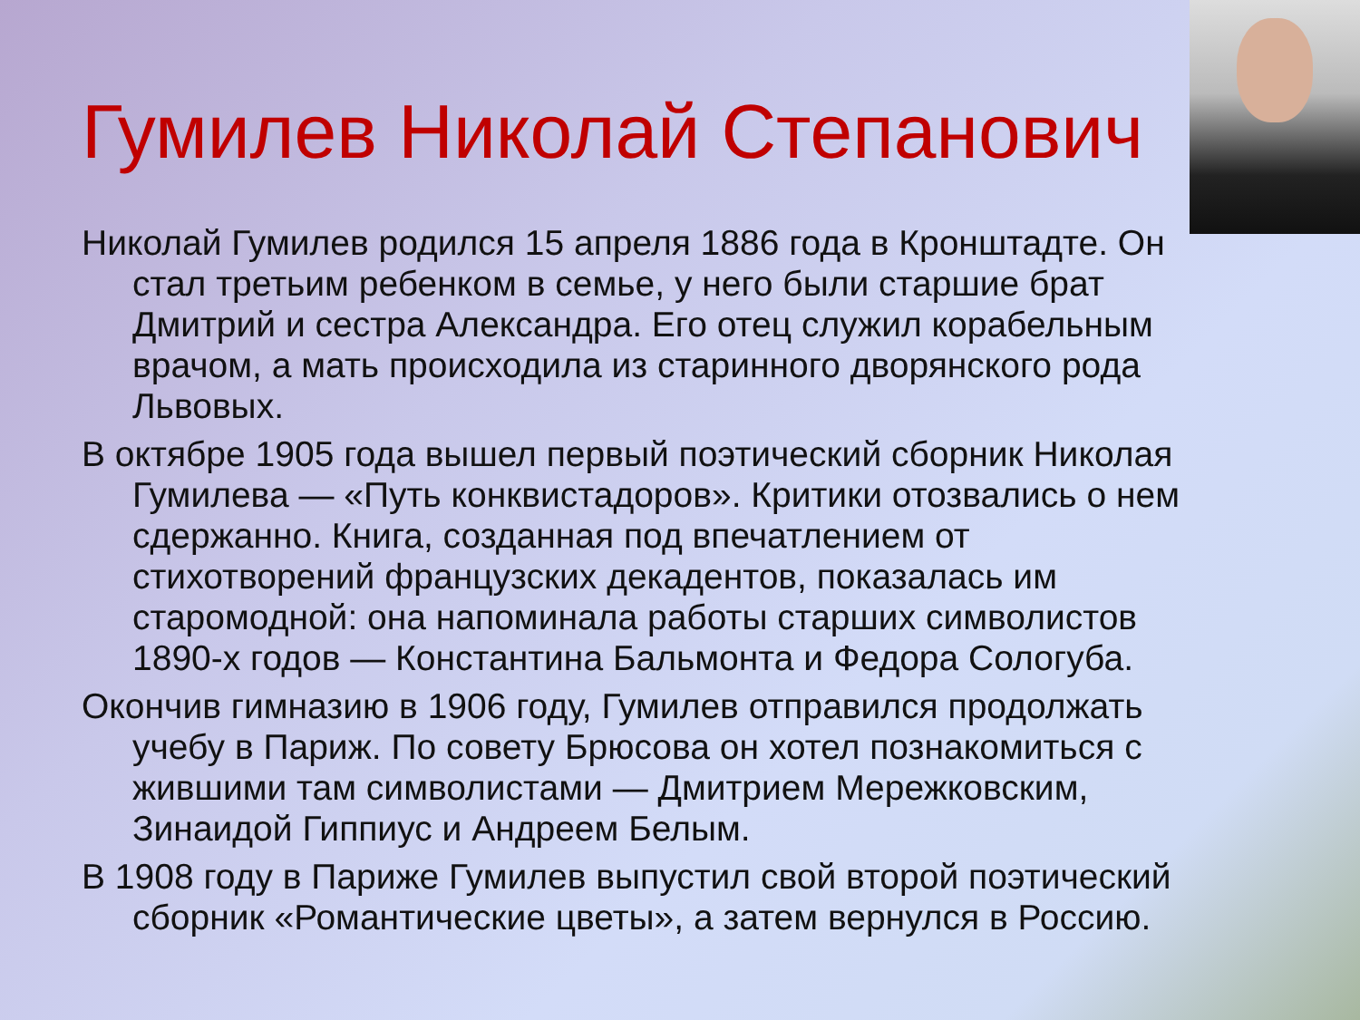Гумилев Николай Степанович
Николай Гумилев родился 15 апреля 1886 года в Кронштадте. Он стал третьим ребенком в семье, у него были старшие брат Дмитрий и сестра Александра. Его отец служил корабельным врачом, а мать происходила из старинного дворянского рода Львовых.
В октябре 1905 года вышел первый поэтический сборник Николая Гумилева — «Путь конквистадоров». Критики отозвались о нем сдержанно. Книга, созданная под впечатлением от стихотворений французских декадентов, показалась им старомодной: она напоминала работы старших символистов 1890-х годов — Константина Бальмонта и Федора Сологуба.
Окончив гимназию в 1906 году, Гумилев отправился продолжать учебу в Париж. По совету Брюсова он хотел познакомиться с жившими там символистами — Дмитрием Мережковским, Зинаидой Гиппиус и Андреем Белым.
В 1908 году в Париже Гумилев выпустил свой второй поэтический сборник «Романтические цветы», а затем вернулся в Россию.